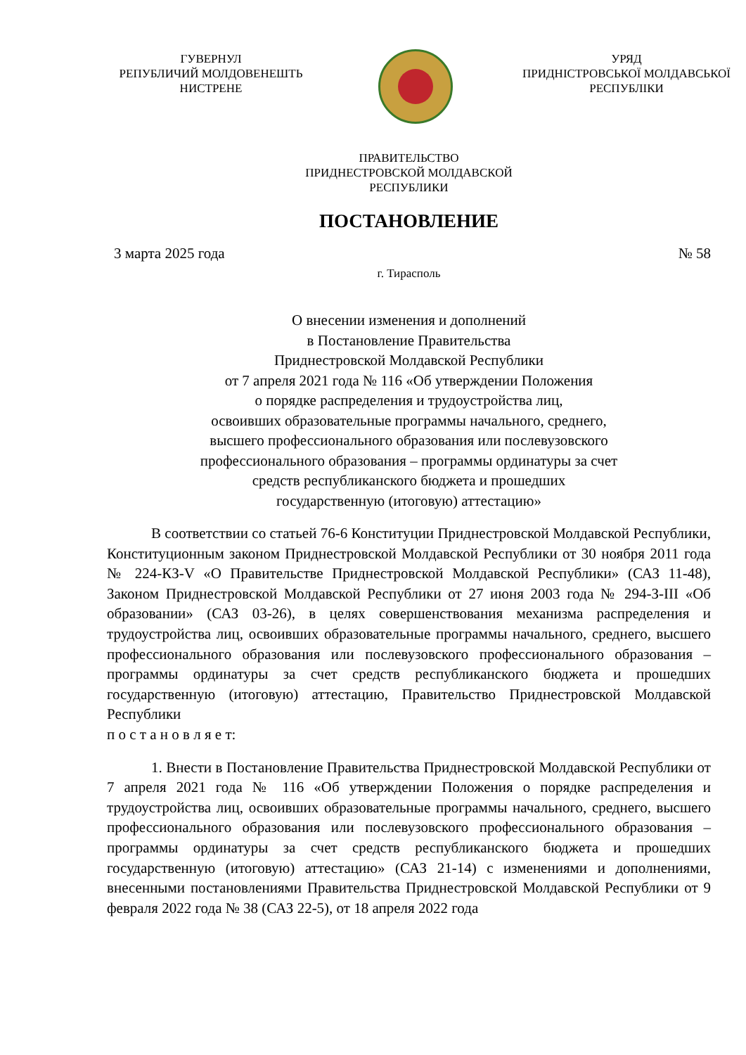ГУВЕРНУЛ
РЕПУБЛИЧИЙ МОЛДОВЕНЕШТЬ
НИСТРЕНЕ
УРЯД
ПРИДНІСТРОВСЬКОЇ МОЛДАВСЬКОЇ
РЕСПУБЛІКИ
ПРАВИТЕЛЬСТВО
ПРИДНЕСТРОВСКОЙ МОЛДАВСКОЙ
РЕСПУБЛИКИ
ПОСТАНОВЛЕНИЕ
3 марта 2025 года № 58
г. Тирасполь
О внесении изменения и дополнений
в Постановление Правительства
Приднестровской Молдавской Республики
от 7 апреля 2021 года № 116 «Об утверждении Положения
о порядке распределения и трудоустройства лиц,
освоивших образовательные программы начального, среднего,
высшего профессионального образования или послевузовского
профессионального образования – программы ординатуры за счет
средств республиканского бюджета и прошедших
государственную (итоговую) аттестацию»
В соответствии со статьей 76-6 Конституции Приднестровской Молдавской Республики, Конституционным законом Приднестровской Молдавской Республики от 30 ноября 2011 года № 224-КЗ-V «О Правительстве Приднестровской Молдавской Республики» (САЗ 11-48), Законом Приднестровской Молдавской Республики от 27 июня 2003 года № 294-З-III «Об образовании» (САЗ 03-26), в целях совершенствования механизма распределения и трудоустройства лиц, освоивших образовательные программы начального, среднего, высшего профессионального образования или послевузовского профессионального образования – программы ординатуры за счет средств республиканского бюджета и прошедших государственную (итоговую) аттестацию, Правительство Приднестровской Молдавской Республики
п о с т а н о в л я е т:
1. Внести в Постановление Правительства Приднестровской Молдавской Республики от 7 апреля 2021 года № 116 «Об утверждении Положения о порядке распределения и трудоустройства лиц, освоивших образовательные программы начального, среднего, высшего профессионального образования или послевузовского профессионального образования – программы ординатуры за счет средств республиканского бюджета и прошедших государственную (итоговую) аттестацию» (САЗ 21-14) с изменениями и дополнениями, внесенными постановлениями Правительства Приднестровской Молдавской Республики от 9 февраля 2022 года № 38 (САЗ 22-5), от 18 апреля 2022 года